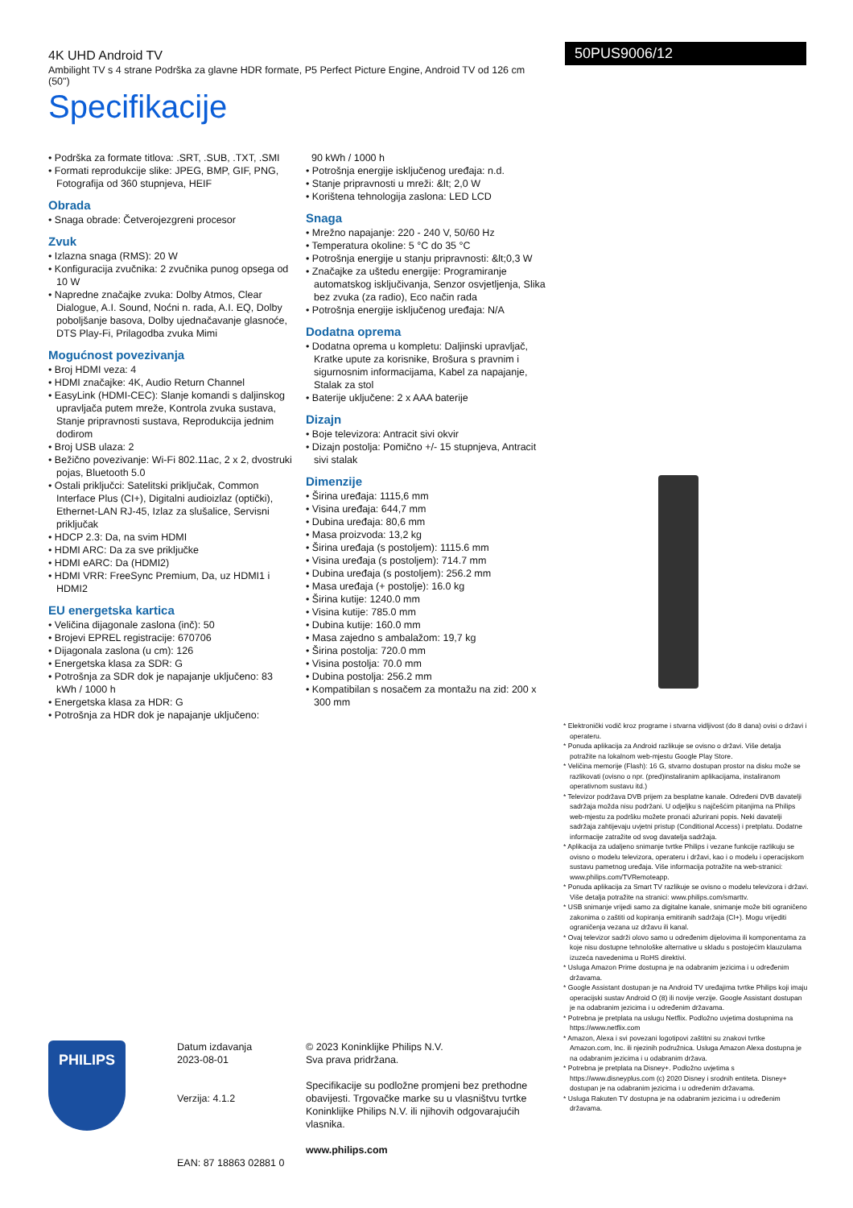4K UHD Android TV
Ambilight TV s 4 strane Podrška za glavne HDR formate, P5 Perfect Picture Engine, Android TV od 126 cm (50")
Specifikacije
50PUS9006/12
• Podrška za formate titlova: .SRT, .SUB, .TXT, .SMI
• Formati reprodukcije slike: JPEG, BMP, GIF, PNG, Fotografija od 360 stupnjeva, HEIF
Obrada
• Snaga obrade: Četverojezgreni procesor
Zvuk
• Izlazna snaga (RMS): 20 W
• Konfiguracija zvučnika: 2 zvučnika punog opsega od 10 W
• Napredne značajke zvuka: Dolby Atmos, Clear Dialogue, A.I. Sound, Noćni n. rada, A.I. EQ, Dolby poboljšanje basova, Dolby ujednačavanje glasnoće, DTS Play-Fi, Prilagodba zvuka Mimi
Mogućnost povezivanja
• Broj HDMI veza: 4
• HDMI značajke: 4K, Audio Return Channel
• EasyLink (HDMI-CEC): Slanje komandi s daljinskog upravljača putem mreže, Kontrola zvuka sustava, Stanje pripravnosti sustava, Reprodukcija jednim dodirom
• Broj USB ulaza: 2
• Bežično povezivanje: Wi-Fi 802.11ac, 2 x 2, dvostruki pojas, Bluetooth 5.0
• Ostali priključci: Satelitski priključak, Common Interface Plus (CI+), Digitalni audioizlaz (optički), Ethernet-LAN RJ-45, Izlaz za slušalice, Servisni priključak
• HDCP 2.3: Da, na svim HDMI
• HDMI ARC: Da za sve priključke
• HDMI eARC: Da (HDMI2)
• HDMI VRR: FreeSync Premium, Da, uz HDMI1 i HDMI2
EU energetska kartica
• Veličina dijagonale zaslona (inč): 50
• Brojevi EPREL registracije: 670706
• Dijagonala zaslona (u cm): 126
• Energetska klasa za SDR: G
• Potrošnja za SDR dok je napajanje uključeno: 83 kWh / 1000 h
• Energetska klasa za HDR: G
• Potrošnja za HDR dok je napajanje uključeno:
90 kWh / 1000 h
• Potrošnja energije isključenog uređaja: n.d.
• Stanje pripravnosti u mreži: &lt; 2,0 W
• Korištena tehnologija zaslona: LED LCD
Snaga
• Mrežno napajanje: 220 - 240 V, 50/60 Hz
• Temperatura okoline: 5 °C do 35 °C
• Potrošnja energije u stanju pripravnosti: &lt;0,3 W
• Značajke za uštedu energije: Programiranje automatskog isključivanja, Senzor osvjetljenja, Slika bez zvuka (za radio), Eco način rada
• Potrošnja energije isključenog uređaja: N/A
Dodatna oprema
• Dodatna oprema u kompletu: Daljinski upravljač, Kratke upute za korisnike, Brošura s pravnim i sigurnosnim informacijama, Kabel za napajanje, Stalak za stol
• Baterije uključene: 2 x AAA baterije
Dizajn
• Boje televizora: Antracit sivi okvir
• Dizajn postolja: Pomično +/- 15 stupnjeva, Antracit sivi stalak
Dimenzije
• Širina uređaja: 1115,6 mm
• Visina uređaja: 644,7 mm
• Dubina uređaja: 80,6 mm
• Masa proizvoda: 13,2 kg
• Širina uređaja (s postoljem): 1115.6 mm
• Visina uređaja (s postoljem): 714.7 mm
• Dubina uređaja (s postoljem): 256.2 mm
• Masa uređaja (+ postolje): 16.0 kg
• Širina kutije: 1240.0 mm
• Visina kutije: 785.0 mm
• Dubina kutije: 160.0 mm
• Masa zajedno s ambalažom: 19,7 kg
• Širina postolja: 720.0 mm
• Visina postolja: 70.0 mm
• Dubina postolja: 256.2 mm
• Kompatibilan s nosačem za montažu na zid: 200 x 300 mm
* Elektronički vodič kroz programe i stvarna vidljivost (do 8 dana) ovisi o državi i operateru.
* Ponuda aplikacija za Android razlikuje se ovisno o državi. Više detalja potražite na lokalnom web-mjestu Google Play Store.
* Veličina memorije (Flash): 16 G, stvarno dostupan prostor na disku može se razlikovati (ovisno o npr. (pred)instaliranim aplikacijama, instaliranom operativnom sustavu itd.)
* Televizor podržava DVB prijem za besplatne kanale. Određeni DVB davatelji sadržaja možda nisu podržani. U odjeljku s najčešćim pitanjima na Philips web-mjestu za podršku možete pronaći ažurirani popis. Neki davatelji sadržaja zahtijevaju uvjetni pristup (Conditional Access) i pretplatu. Dodatne informacije zatražite od svog davatelja sadržaja.
* Aplikacija za udaljeno snimanje tvrtke Philips i vezane funkcije razlikuju se ovisno o modelu televizora, operateru i državi, kao i o modelu i operacijskom sustavu pametnog uređaja. Više informacija potražite na web-stranici: www.philips.com/TVRemoteapp.
* Ponuda aplikacija za Smart TV razlikuje se ovisno o modelu televizora i državi. Više detalja potražite na stranici: www.philips.com/smarttv.
* USB snimanje vrijedi samo za digitalne kanale, snimanje može biti ograničeno zakonima o zaštiti od kopiranja emitiranih sadržaja (CI+). Mogu vrijediti ograničenja vezana uz državu ili kanal.
* Ovaj televizor sadrži olovo samo u određenim dijelovima ili komponentama za koje nisu dostupne tehnološke alternative u skladu s postojećim klauzulama izuzeća navedenima u RoHS direktivi.
* Usluga Amazon Prime dostupna je na odabranim jezicima i u određenim državama.
* Google Assistant dostupan je na Android TV uređajima tvrtke Philips koji imaju operacijski sustav Android O (8) ili novije verzije. Google Assistant dostupan je na odabranim jezicima i u određenim državama.
* Potrebna je pretplata na uslugu Netflix. Podložno uvjetima dostupnima na https://www.netflix.com
* Amazon, Alexa i svi povezani logotipovi zaštitni su znakovi tvrtke Amazon.com, Inc. ili njezinih podružnica. Usluga Amazon Alexa dostupna je na odabranim jezicima i u odabranim država.
* Potrebna je pretplata na Disney+. Podložno uvjetima s https://www.disneyplus.com (c) 2020 Disney i srodnih entiteta. Disney+ dostupan je na odabranim jezicima i u određenim državama.
* Usluga Rakuten TV dostupna je na odabranim jezicima i u određenim državama.
PHILIPS
Datum izdavanja
2023-08-01
Verzija: 4.1.2
EAN: 87 18863 02881 0
© 2023 Koninklijke Philips N.V.
Sva prava pridržana.
Specifikacije su podložne promjeni bez prethodne obavijesti. Trgovačke marke su u vlasništvu tvrtke Koninklijke Philips N.V. ili njihovih odgovarajućih vlasnika.
www.philips.com